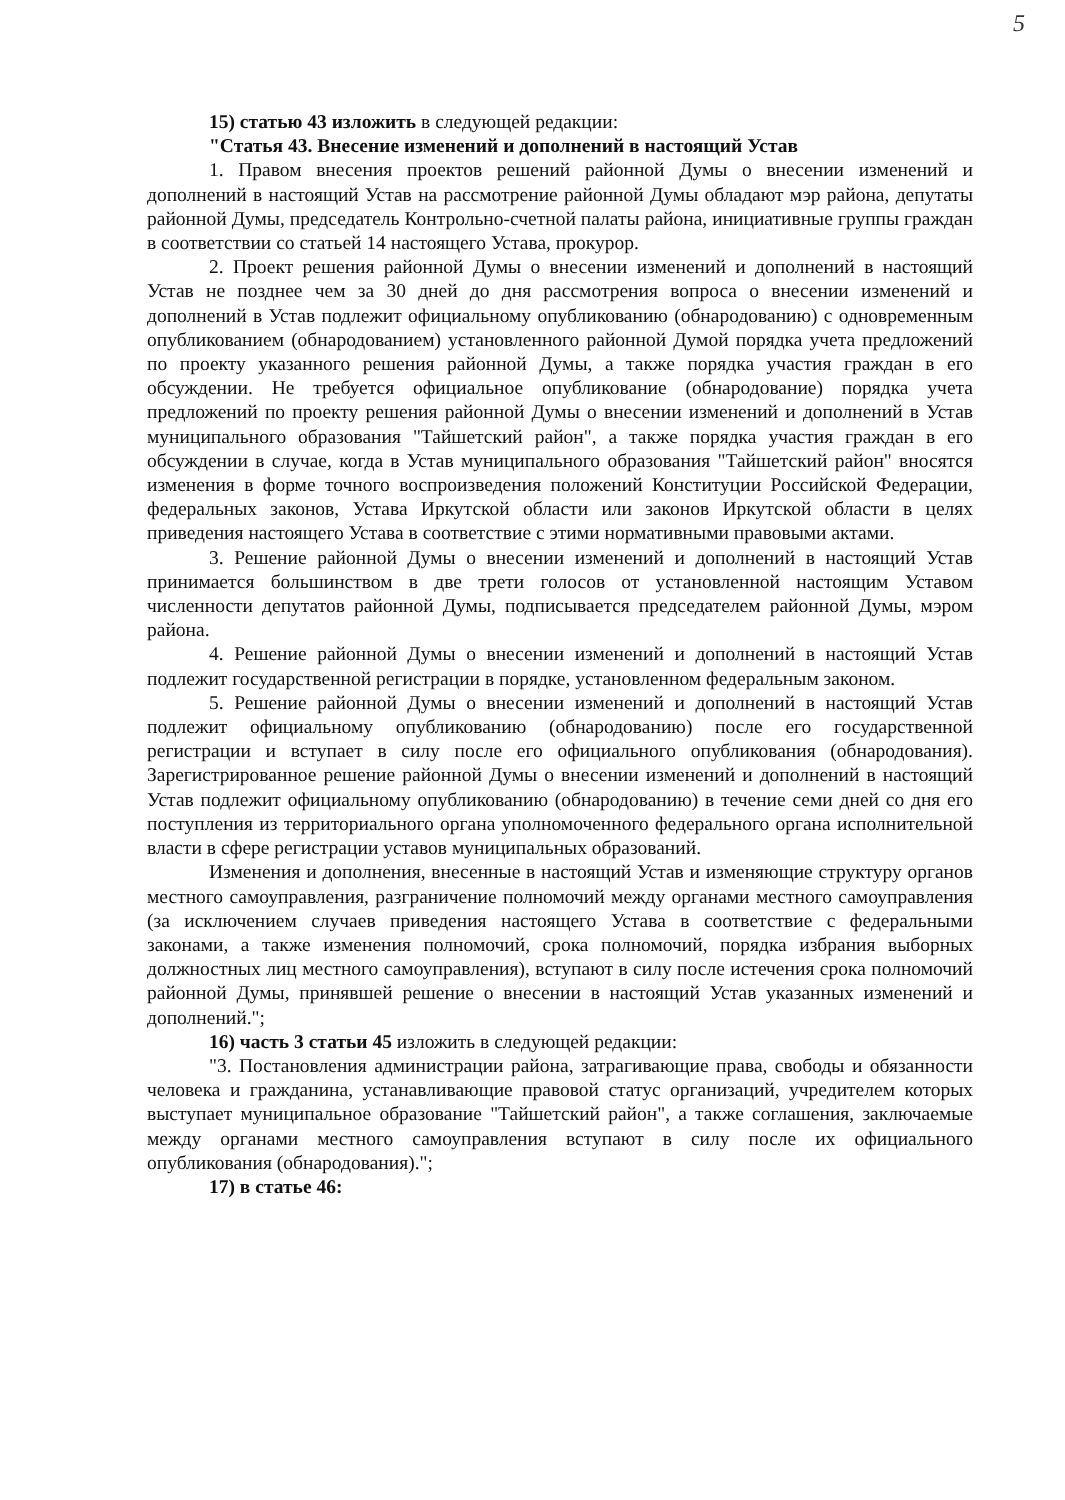5
15) статью 43 изложить в следующей редакции:
"Статья 43. Внесение изменений и дополнений в настоящий Устав
1. Правом внесения проектов решений районной Думы о внесении изменений и дополнений в настоящий Устав на рассмотрение районной Думы обладают мэр района, депутаты районной Думы, председатель Контрольно-счетной палаты района, инициативные группы граждан в соответствии со статьей 14 настоящего Устава, прокурор.
2. Проект решения районной Думы о внесении изменений и дополнений в настоящий Устав не позднее чем за 30 дней до дня рассмотрения вопроса о внесении изменений и дополнений в Устав подлежит официальному опубликованию (обнародованию) с одновременным опубликованием (обнародованием) установленного районной Думой порядка учета предложений по проекту указанного решения районной Думы, а также порядка участия граждан в его обсуждении. Не требуется официальное опубликование (обнародование) порядка учета предложений по проекту решения районной Думы о внесении изменений и дополнений в Устав муниципального образования "Тайшетский район", а также порядка участия граждан в его обсуждении в случае, когда в Устав муниципального образования "Тайшетский район" вносятся изменения в форме точного воспроизведения положений Конституции Российской Федерации, федеральных законов, Устава Иркутской области или законов Иркутской области в целях приведения настоящего Устава в соответствие с этими нормативными правовыми актами.
3. Решение районной Думы о внесении изменений и дополнений в настоящий Устав принимается большинством в две трети голосов от установленной настоящим Уставом численности депутатов районной Думы, подписывается председателем районной Думы, мэром района.
4. Решение районной Думы о внесении изменений и дополнений в настоящий Устав подлежит государственной регистрации в порядке, установленном федеральным законом.
5. Решение районной Думы о внесении изменений и дополнений в настоящий Устав подлежит официальному опубликованию (обнародованию) после его государственной регистрации и вступает в силу после его официального опубликования (обнародования). Зарегистрированное решение районной Думы о внесении изменений и дополнений в настоящий Устав подлежит официальному опубликованию (обнародованию) в течение семи дней со дня его поступления из территориального органа уполномоченного федерального органа исполнительной власти в сфере регистрации уставов муниципальных образований.
Изменения и дополнения, внесенные в настоящий Устав и изменяющие структуру органов местного самоуправления, разграничение полномочий между органами местного самоуправления (за исключением случаев приведения настоящего Устава в соответствие с федеральными законами, а также изменения полномочий, срока полномочий, порядка избрания выборных должностных лиц местного самоуправления), вступают в силу после истечения срока полномочий районной Думы, принявшей решение о внесении в настоящий Устав указанных изменений и дополнений.";
16) часть 3 статьи 45 изложить в следующей редакции:
"3. Постановления администрации района, затрагивающие права, свободы и обязанности человека и гражданина, устанавливающие правовой статус организаций, учредителем которых выступает муниципальное образование "Тайшетский район", а также соглашения, заключаемые между органами местного самоуправления вступают в силу после их официального опубликования (обнародования).";
17) в статье 46: